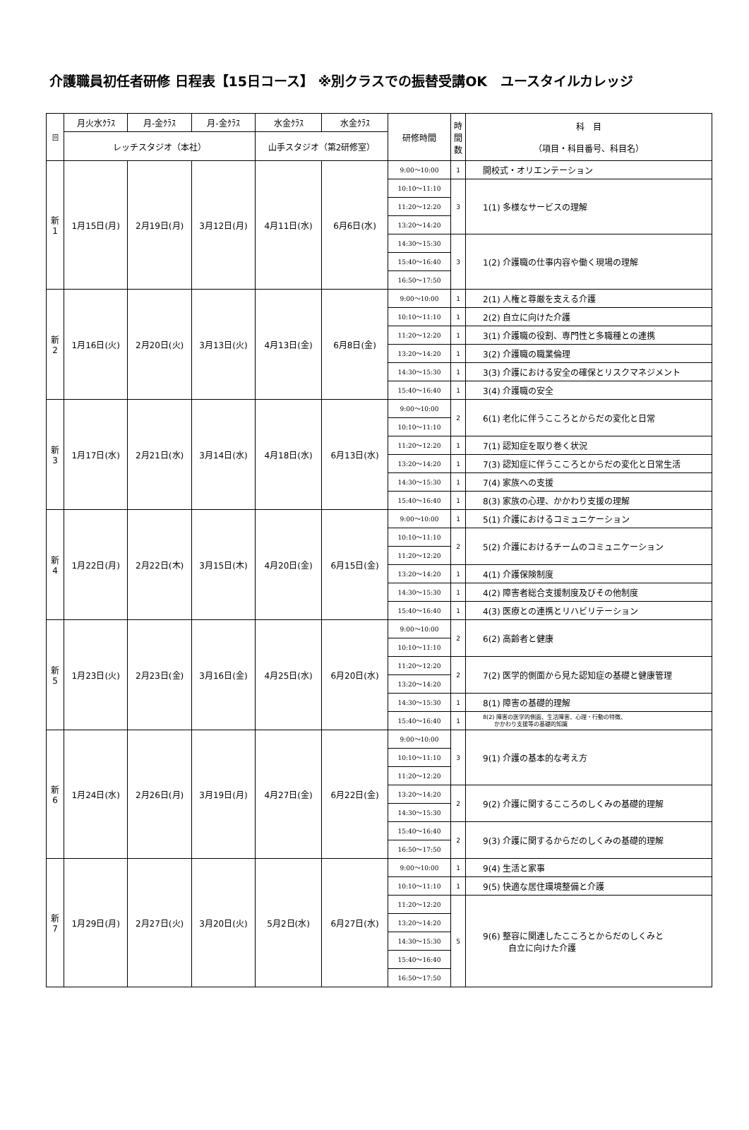介護職員初任者研修 日程表【15日コース】 ※別クラスでの振替受講OK　ユースタイルカレッジ
| 回 | 月火水ｸﾗｽ | 月-金ｸﾗｽ | 月-金ｸﾗｽ | 水金ｸﾗｽ | 水金ｸﾗｽ | 研修時間 | 時間数 | 科 目 （項目・科目番号、科目名） |
| --- | --- | --- | --- | --- | --- | --- | --- | --- |
| | レッチスタジオ（本社） | | | 山手スタジオ（第2研修室） | | | | |
| 新 1 | 1月15日(月) | 2月19日(月) | 3月12日(月) | 4月11日(水) | 6月6日(水) | 9:00～10:00 | 1 | 開校式・オリエンテーション |
| | | | | | | 10:10～11:10 | 3 | 1(1) 多様なサービスの理解 |
| | | | | | | 11:20～12:20 | | |
| | | | | | | 13:20～14:20 | | |
| | | | | | | 14:30～15:30 | 3 | 1(2) 介護職の仕事内容や働く現場の理解 |
| | | | | | | 15:40～16:40 | | |
| | | | | | | 16:50～17:50 | | |
| 新 2 | 1月16日(火) | 2月20日(火) | 3月13日(火) | 4月13日(金) | 6月8日(金) | 9:00～10:00 | 1 | 2(1) 人権と尊厳を支える介護 |
| | | | | | | 10:10～11:10 | 1 | 2(2) 自立に向けた介護 |
| | | | | | | 11:20～12:20 | 1 | 3(1) 介護職の役割、専門性と多職種との連携 |
| | | | | | | 13:20～14:20 | 1 | 3(2) 介護職の職業倫理 |
| | | | | | | 14:30～15:30 | 1 | 3(3) 介護における安全の確保とリスクマネジメント |
| | | | | | | 15:40～16:40 | 1 | 3(4) 介護職の安全 |
| 新 3 | 1月17日(水) | 2月21日(水) | 3月14日(水) | 4月18日(水) | 6月13日(水) | 9:00～10:00 | 2 | 6(1) 老化に伴うこころとからだの変化と日常 |
| | | | | | | 10:10～11:10 | | |
| | | | | | | 11:20～12:20 | 1 | 7(1) 認知症を取り巻く状況 |
| | | | | | | 13:20～14:20 | 1 | 7(3) 認知症に伴うこころとからだの変化と日常生活 |
| | | | | | | 14:30～15:30 | 1 | 7(4) 家族への支援 |
| | | | | | | 15:40～16:40 | 1 | 8(3) 家族の心理、かかわり支援の理解 |
| 新 4 | 1月22日(月) | 2月22日(木) | 3月15日(木) | 4月20日(金) | 6月15日(金) | 9:00～10:00 | 1 | 5(1) 介護におけるコミュニケーション |
| | | | | | | 10:10～11:10 | 2 | 5(2) 介護におけるチームのコミュニケーション |
| | | | | | | 11:20～12:20 | | |
| | | | | | | 13:20～14:20 | 1 | 4(1) 介護保険制度 |
| | | | | | | 14:30～15:30 | 1 | 4(2) 障害者総合支援制度及びその他制度 |
| | | | | | | 15:40～16:40 | 1 | 4(3) 医療との連携とリハビリテーション |
| 新 5 | 1月23日(火) | 2月23日(金) | 3月16日(金) | 4月25日(水) | 6月20日(水) | 9:00～10:00 | 2 | 6(2) 高齢者と健康 |
| | | | | | | 10:10～11:10 | | |
| | | | | | | 11:20～12:20 | 2 | 7(2) 医学的側面から見た認知症の基礎と健康管理 |
| | | | | | | 13:20～14:20 | | |
| | | | | | | 14:30～15:30 | 1 | 8(1) 障害の基礎的理解 |
| | | | | | | 15:40～16:40 | 1 | 8(2) 障害の医学的側面、生活障害、心理・行動の特徴、 かかわり支援等の基礎的知識 |
| 新 6 | 1月24日(水) | 2月26日(月) | 3月19日(月) | 4月27日(金) | 6月22日(金) | 9:00～10:00 | 3 | 9(1) 介護の基本的な考え方 |
| | | | | | | 10:10～11:10 | | |
| | | | | | | 11:20～12:20 | | |
| | | | | | | 13:20～14:20 | 2 | 9(2) 介護に関するこころのしくみの基礎的理解 |
| | | | | | | 14:30～15:30 | | |
| | | | | | | 15:40～16:40 | 2 | 9(3) 介護に関するからだのしくみの基礎的理解 |
| | | | | | | 16:50～17:50 | | |
| 新 7 | 1月29日(月) | 2月27日(火) | 3月20日(火) | 5月2日(水) | 6月27日(水) | 9:00～10:00 | 1 | 9(4) 生活と家事 |
| | | | | | | 10:10～11:10 | 1 | 9(5) 快適な居住環境整備と介護 |
| | | | | | | 11:20～12:20 | 5 | 9(6) 整容に関連したこころとからだのしくみと 自立に向けた介護 |
| | | | | | | 13:20～14:20 | | |
| | | | | | | 14:30～15:30 | | |
| | | | | | | 15:40～16:40 | | |
| | | | | | | 16:50～17:50 | | |